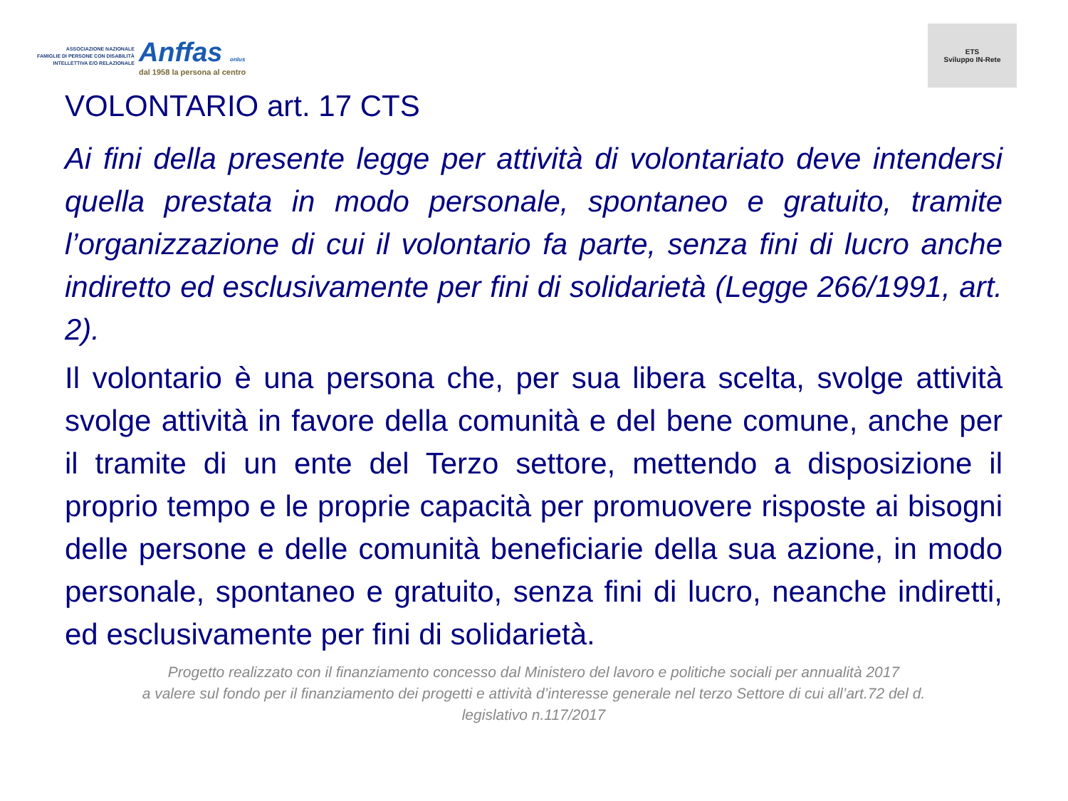ASSOCIAZIONE NAZIONALE
FAMIGLIE DI PERSONE CON DISABILITÀ
INTELLETTIVA E/O RELAZIONALE
Anffas onlus
dal 1958 la persona al centro
ETS
Sviluppo IN-Rete
VOLONTARIO art. 17 CTS
Ai fini della presente legge per attività di volontariato deve intendersi quella prestata in modo personale, spontaneo e gratuito, tramite l’organizzazione di cui il volontario fa parte, senza fini di lucro anche indiretto ed esclusivamente per fini di solidarietà (Legge 266/1991, art. 2).
Il volontario è una persona che, per sua libera scelta, svolge attività svolge attività in favore della comunità e del bene comune, anche per il tramite di un ente del Terzo settore, mettendo a disposizione il proprio tempo e le proprie capacità per promuovere risposte ai bisogni delle persone e delle comunità beneficiarie della sua azione, in modo personale, spontaneo e gratuito, senza fini di lucro, neanche indiretti, ed esclusivamente per fini di solidarietà.
Progetto realizzato con il finanziamento concesso dal Ministero del lavoro e politiche sociali per annualità 2017
a valere sul fondo per il finanziamento dei progetti e attività d’interesse generale nel terzo Settore di cui all’art.72 del d.
legislativo n.117/2017